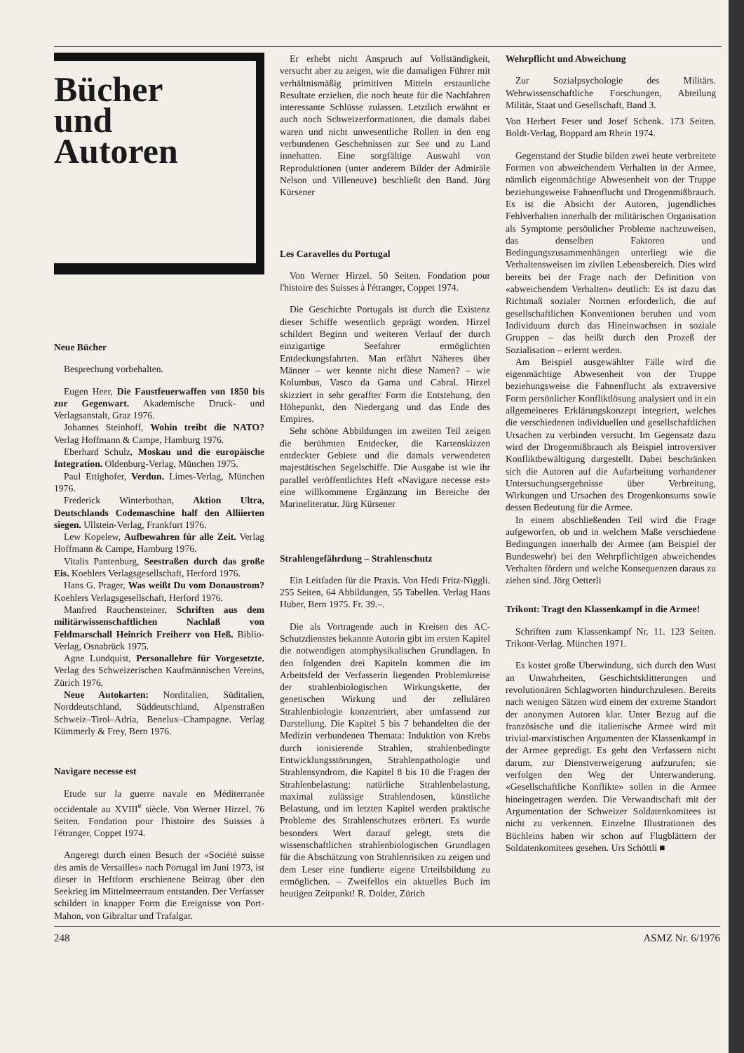Bücher
und
Autoren
Neue Bücher
Besprechung vorbehalten.
Eugen Heer, Die Faustfeuerwaffen von 1850 bis zur Gegenwart. Akademische Druck- und Verlagsanstalt, Graz 1976.
Johannes Steinhoff, Wohin treibt die NATO? Verlag Hoffmann & Campe, Hamburg 1976.
Eberhard Schulz, Moskau und die europäische Integration. Oldenburg-Verlag, München 1975.
Paul Ettighofer, Verdun. Limes-Verlag, München 1976.
Frederick Winterbothan, Aktion Ultra, Deutschlands Codemaschine half den Alliierten siegen. Ullstein-Verlag, Frankfurt 1976.
Lew Kopelew, Aufbewahren für alle Zeit. Verlag Hoffmann & Campe, Hamburg 1976.
Vitalis Pantenburg, Seestraßen durch das große Eis. Koehlers Verlagsgesellschaft, Herford 1976.
Hans G. Prager, Was weißt Du vom Donaustrom? Koehlers Verlagsgesellschaft, Herford 1976.
Manfred Rauchensteiner, Schriften aus dem militärwissenschaftlichen Nachlaß von Feldmarschall Heinrich Freiherr von Heß. Biblio-Verlag, Osnabrück 1975.
Agne Lundquist, Personallehre für Vorgesetzte. Verlag des Schweizerischen Kaufmännischen Vereins, Zürich 1976.
Neue Autokarten: Norditalien, Süditalien, Norddeutschland, Süddeutschland, Alpenstraßen Schweiz–Tirol–Adria, Benelux–Champagne. Verlag Kümmerly & Frey, Bern 1976.
Navigare necesse est
Etude sur la guerre navale en Méditerranée occidentale au XVIII<sup>e</sup> siècle. Von Werner Hirzel. 76 Seiten. Fondation pour l'histoire des Suisses à l'étranger, Coppet 1974.
Angeregt durch einen Besuch der «Société suisse des amis de Versailles» nach Portugal im Juni 1973, ist dieser in Heftform erschienene Beitrag über den Seekrieg im Mittelmeerraum entstanden. Der Verfasser schildert in knapper Form die Ereignisse von Port-Mahon, von Gibraltar und Trafalgar.
Er erhebt nicht Anspruch auf Vollständigkeit, versucht aber zu zeigen, wie die damaligen Führer mit verhältnismäßig primitiven Mitteln erstaunliche Resultate erzielten, die noch heute für die Nachfahren interessante Schlüsse zulassen. Letztlich erwähnt er auch noch Schweizerformationen, die damals dabei waren und nicht unwesentliche Rollen in den eng verbundenen Geschehnissen zur See und zu Land innehatten. Eine sorgfältige Auswahl von Reproduktionen (unter anderem Bilder der Admiräle Nelson und Villeneuve) beschließt den Band. Jürg Kürsener
Les Caravelles du Portugal
Von Werner Hirzel. 50 Seiten. Fondation pour l'histoire des Suisses à l'étranger, Coppet 1974.
Die Geschichte Portugals ist durch die Existenz dieser Schiffe wesentlich geprägt worden. Hirzel schildert Beginn und weiteren Verlauf der durch einzigartige Seefahrer ermöglichten Entdeckungsfahrten. Man erfährt Näheres über Männer – wer kennte nicht diese Namen? – wie Kolumbus, Vasco da Gama und Cabral. Hirzel skizziert in sehr geraffter Form die Entstehung, den Höhepunkt, den Niedergang und das Ende des Empires.
Sehr schöne Abbildungen im zweiten Teil zeigen die berühmten Entdecker, die Kartenskizzen entdeckter Gebiete und die damals verwendeten majestätischen Segelschiffe. Die Ausgabe ist wie ihr parallel veröffentlichtes Heft «Navigare necesse est» eine willkommene Ergänzung im Bereiche der Marineliteratur. Jürg Kürsener
Strahlengefährdung – Strahlenschutz
Ein Leitfaden für die Praxis. Von Hedi Fritz-Niggli. 255 Seiten, 64 Abbildungen, 55 Tabellen. Verlag Hans Huber, Bern 1975. Fr. 39.–.
Die als Vortragende auch in Kreisen des AC-Schutzdienstes bekannte Autorin gibt im ersten Kapitel die notwendigen atomphysikalischen Grundlagen. In den folgenden drei Kapiteln kommen die im Arbeitsfeld der Verfasserin liegenden Problemkreise der strahlenbiologischen Wirkungskette, der genetischen Wirkung und der zellulären Strahlenbiologie konzentriert, aber umfassend zur Darstellung. Die Kapitel 5 bis 7 behandelten die der Medizin verbundenen Themata: Induktion von Krebs durch ionisierende Strahlen, strahlenbedingte Entwicklungsstörungen, Strahlenpathologie und Strahlensyndrom, die Kapitel 8 bis 10 die Fragen der Strahlenbelastung: natürliche Strahlenbelastung, maximal zulässige Strahlendosen, künstliche Belastung, und im letzten Kapitel werden praktische Probleme des Strahlenschutzes erörtert. Es wurde besonders Wert darauf gelegt, stets die wissenschaftlichen strahlenbiologischen Grundlagen für die Abschätzung von Strahlenrisiken zu zeigen und dem Leser eine fundierte eigene Urteilsbildung zu ermöglichen. – Zweifellos ein aktuelles Buch im heutigen Zeitpunkt! R. Dolder, Zürich
Wehrpflicht und Abweichung
Zur Sozialpsychologie des Militärs. Wehrwissenschaftliche Forschungen, Abteilung Militär, Staat und Gesellschaft, Band 3.
Von Herbert Feser und Josef Schenk. 173 Seiten. Boldt-Verlag, Boppard am Rhein 1974.
Gegenstand der Studie bilden zwei heute verbreitete Formen von abweichendem Verhalten in der Armee, nämlich eigenmächtige Abwesenheit von der Truppe beziehungsweise Fahnenflucht und Drogenmißbrauch. Es ist die Absicht der Autoren, jugendliches Fehlverhalten innerhalb der militärischen Organisation als Symptome persönlicher Probleme nachzuweisen, das denselben Faktoren und Bedingungszusammenhängen unterliegt wie die Verhaltensweisen im zivilen Lebensbereich. Dies wird bereits bei der Frage nach der Definition von «abweichendem Verhalten» deutlich: Es ist dazu das Richtmaß sozialer Normen erforderlich, die auf gesellschaftlichen Konventionen beruhen und vom Individuum durch das Hineinwachsen in soziale Gruppen – das heißt durch den Prozeß der Sozialisation – erlernt werden.
Am Beispiel ausgewählter Fälle wird die eigenmächtige Abwesenheit von der Truppe beziehungsweise die Fahnenflucht als extraversive Form persönlicher Konfliktlösung analysiert und in ein allgemeineres Erklärungskonzept integriert, welches die verschiedenen individuellen und gesellschaftlichen Ursachen zu verbinden versucht. Im Gegensatz dazu wird der Drogenmißbrauch als Beispiel introversiver Konfliktbewältigung dargestellt. Dabei beschränken sich die Autoren auf die Aufarbeitung vorhandener Untersuchungsergebnisse über Verbreitung, Wirkungen und Ursachen des Drogenkonsums sowie dessen Bedeutung für die Armee.
In einem abschließenden Teil wird die Frage aufgeworfen, ob und in welchem Maße verschiedene Bedingungen innerhalb der Armee (am Beispiel der Bundeswehr) bei den Wehrpflichtigen abweichendes Verhalten fördern und welche Konsequenzen daraus zu ziehen sind. Jörg Oetterli
Trikont: Tragt den Klassenkampf in die Armee!
Schriften zum Klassenkampf Nr. 11. 123 Seiten. Trikont-Verlag. München 1971.
Es kostet große Überwindung, sich durch den Wust an Unwahrheiten, Geschichtsklitterungen und revolutionären Schlagworten hindurchzulesen. Bereits nach wenigen Sätzen wird einem der extreme Standort der anonymen Autoren klar. Unter Bezug auf die französische und die italienische Armee wird mit trivial-marxistischen Argumenten der Klassenkampf in der Armee gepredigt. Es geht den Verfassern nicht darum, zur Dienstverweigerung aufzurufen; sie verfolgen den Weg der Unterwanderung. «Gesellschaftliche Konflikte» sollen in die Armee hineingetragen werden. Die Verwandtschaft mit der Argumentation der Schweizer Soldatenkomitees ist nicht zu verkennen. Einzelne Illustrationen des Büchleins haben wir schon auf Flugblättern der Soldatenkomitees gesehen. Urs Schöttli ■
248 ASMZ Nr. 6/1976